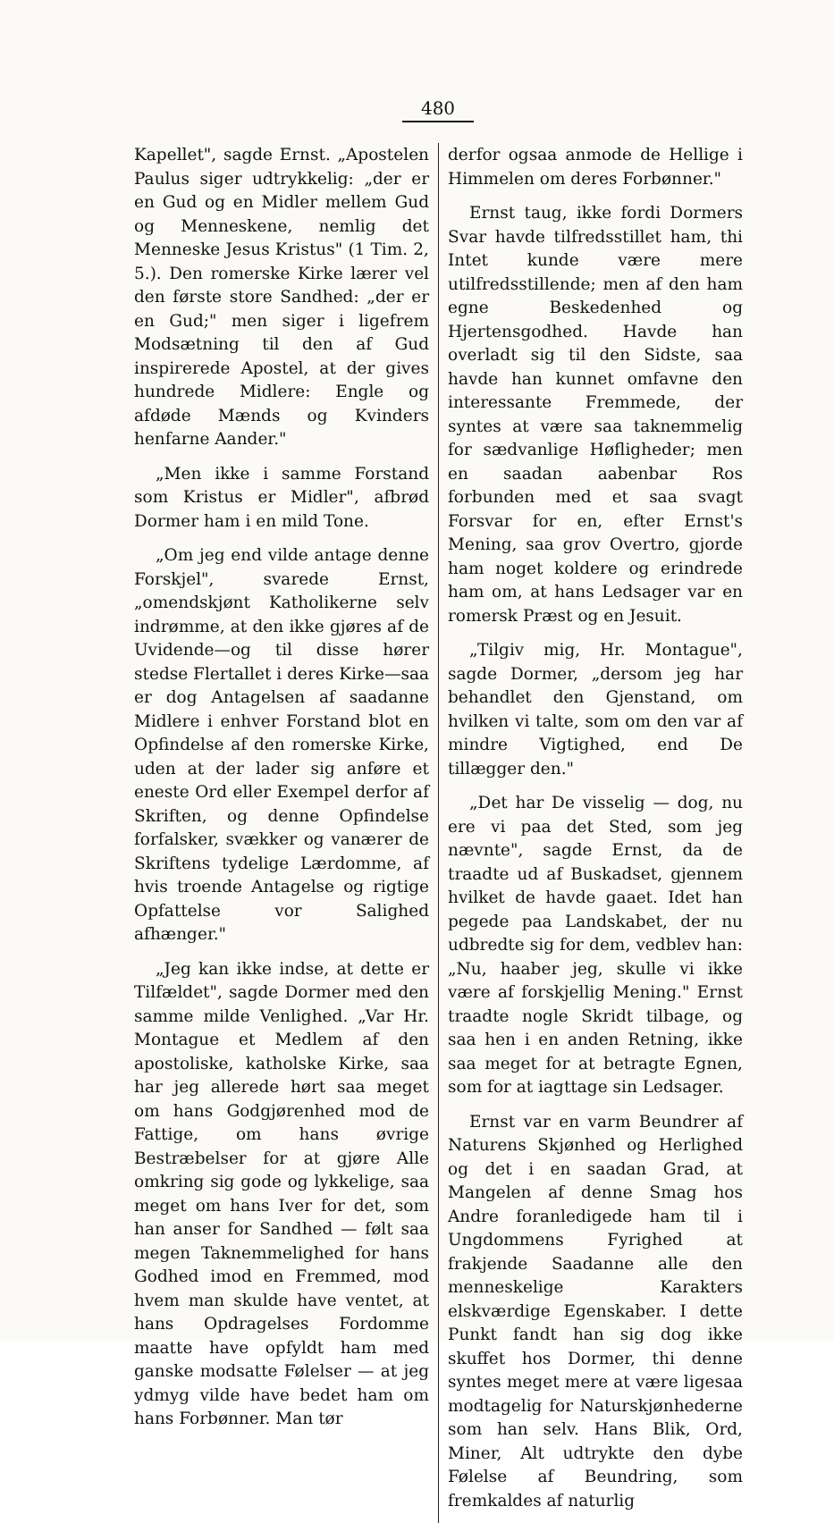480
Kapellet", sagde Ernst. „Apostelen Paulus siger udtrykkelig: „der er en Gud og en Midler mellem Gud og Menneskene, nemlig det Menneske Jesus Kristus" (1 Tim. 2, 5.). Den romerske Kirke lærer vel den første store Sandhed: „der er en Gud;" men siger i ligefrem Modsætning til den af Gud inspirerede Apostel, at der gives hundrede Midlere: Engle og afdøde Mænds og Kvinders henfarne Aander."
„Men ikke i samme Forstand som Kristus er Midler", afbrød Dormer ham i en mild Tone.
„Om jeg end vilde antage denne Forskjel", svarede Ernst, „omendskjønt Katholikerne selv indrømme, at den ikke gjøres af de Uvidende—og til disse hører stedse Flertallet i deres Kirke—saa er dog Antagelsen af saadanne Midlere i enhver Forstand blot en Opfindelse af den romerske Kirke, uden at der lader sig anføre et eneste Ord eller Exempel derfor af Skriften, og denne Opfindelse forfalsker, svækker og vanærer de Skriftens tydelige Lærdomme, af hvis troende Antagelse og rigtige Opfattelse vor Salighed afhænger."
„Jeg kan ikke indse, at dette er Tilfældet", sagde Dormer med den samme milde Venlighed. „Var Hr. Montague et Medlem af den apostoliske, katholske Kirke, saa har jeg allerede hørt saa meget om hans Godgjørenhed mod de Fattige, om hans øvrige Bestræbelser for at gjøre Alle omkring sig gode og lykkelige, saa meget om hans Iver for det, som han anser for Sandhed — følt saa megen Taknemmelighed for hans Godhed imod en Fremmed, mod hvem man skulde have ventet, at hans Opdragelses Fordomme maatte have opfyldt ham med ganske modsatte Følelser — at jeg ydmyg vilde have bedet ham om hans Forbønner. Man tør
derfor ogsaa anmode de Hellige i Himmelen om deres Forbønner."
Ernst taug, ikke fordi Dormers Svar havde tilfredsstillet ham, thi Intet kunde være mere utilfredsstillende; men af den ham egne Beskedenhed og Hjertensgodhed. Havde han overladt sig til den Sidste, saa havde han kunnet omfavne den interessante Fremmede, der syntes at være saa taknemmelig for sædvanlige Høfligheder; men en saadan aabenbar Ros forbunden med et saa svagt Forsvar for en, efter Ernst's Mening, saa grov Overtro, gjorde ham noget koldere og erindrede ham om, at hans Ledsager var en romersk Præst og en Jesuit.
„Tilgiv mig, Hr. Montague", sagde Dormer, „dersom jeg har behandlet den Gjenstand, om hvilken vi talte, som om den var af mindre Vigtighed, end De tillægger den."
„Det har De visselig — dog, nu ere vi paa det Sted, som jeg nævnte", sagde Ernst, da de traadte ud af Buskadset, gjennem hvilket de havde gaaet. Idet han pegede paa Landskabet, der nu udbredte sig for dem, vedblev han: „Nu, haaber jeg, skulle vi ikke være af forskjellig Mening." Ernst traadte nogle Skridt tilbage, og saa hen i en anden Retning, ikke saa meget for at betragte Egnen, som for at iagttage sin Ledsager.
Ernst var en varm Beundrer af Naturens Skjønhed og Herlighed og det i en saadan Grad, at Mangelen af denne Smag hos Andre foranledigede ham til i Ungdommens Fyrighed at frakjende Saadanne alle den menneskelige Karakters elskværdige Egenskaber. I dette Punkt fandt han sig dog ikke skuffet hos Dormer, thi denne syntes meget mere at være ligesaa modtagelig for Naturskjønhederne som han selv. Hans Blik, Ord, Miner, Alt udtrykte den dybe Følelse af Beundring, som fremkaldes af naturlig